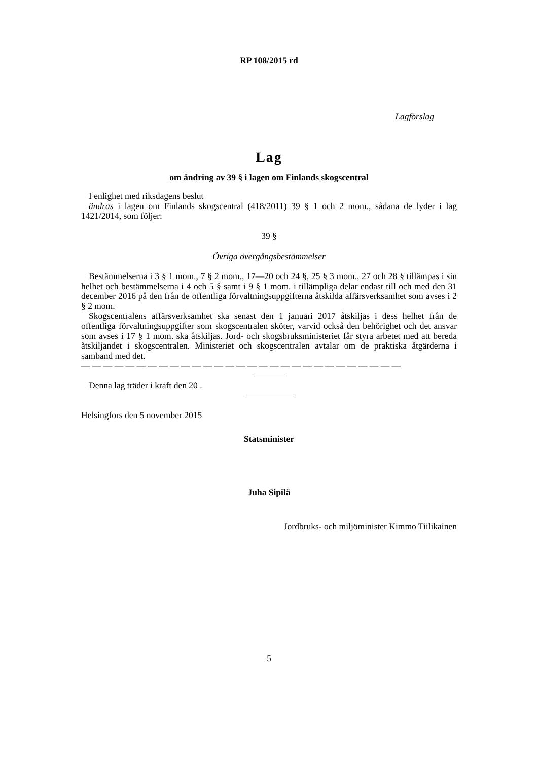RP 108/2015 rd
Lagförslag
Lag
om ändring av 39 § i lagen om Finlands skogscentral
I enlighet med riksdagens beslut
ändras i lagen om Finlands skogscentral (418/2011) 39 § 1 och 2 mom., sådana de lyder i lag 1421/2014, som följer:
39 §
Övriga övergångsbestämmelser
Bestämmelserna i 3 § 1 mom., 7 § 2 mom., 17—20 och 24 §, 25 § 3 mom., 27 och 28 § tillämpas i sin helhet och bestämmelserna i 4 och 5 § samt i 9 § 1 mom. i tillämpliga delar endast till och med den 31 december 2016 på den från de offentliga förvaltningsuppgifterna åtskilda affärsverksamhet som avses i 2 § 2 mom.
Skogscentralens affärsverksamhet ska senast den 1 januari 2017 åtskiljas i dess helhet från de offentliga förvaltningsuppgifter som skogscentralen sköter, varvid också den behörighet och det ansvar som avses i 17 § 1 mom. ska åtskiljas. Jord- och skogsbruksministeriet får styra arbetet med att bereda åtskiljandet i skogscentralen. Ministeriet och skogscentralen avtalar om de praktiska åtgärderna i samband med det.
— — — — — — — — — — — — — — — — — — — — — — — — — — — — —
Denna lag träder i kraft den 20 .
Helsingfors den 5 november 2015
Statsminister
Juha Sipilä
Jordbruks- och miljöminister Kimmo Tiilikainen
5